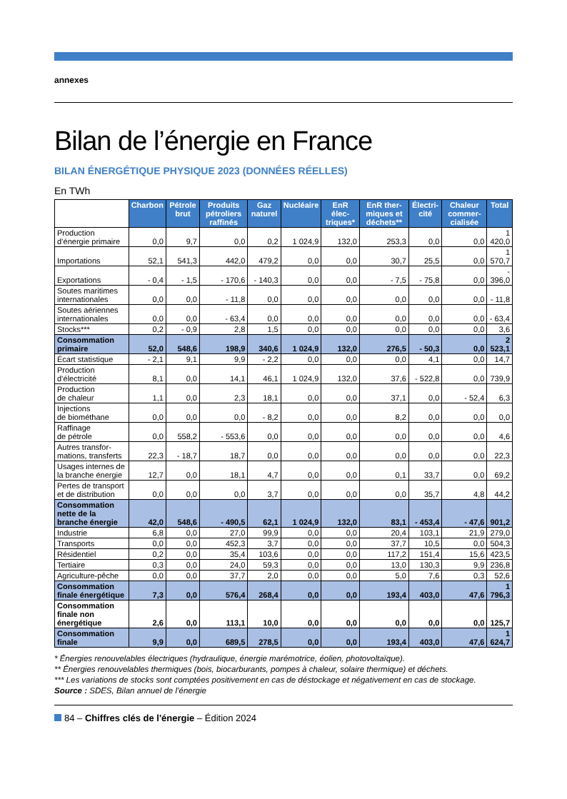annexes
Bilan de l’énergie en France
BILAN ÉNERGÉTIQUE PHYSIQUE 2023 (DONNÉES RÉELLES)
En TWh
| | Charbon | Pétrole brut | Produits pétroliers raffinés | Gaz naturel | Nucléaire | EnR élec-triques* | EnR ther-miques et déchets** | Électri-cité | Chaleur commer-cialisée | Total |
| --- | --- | --- | --- | --- | --- | --- | --- | --- | --- | --- |
| Production d’énergie primaire | 0,0 | 9,7 | 0,0 | 0,2 | 1 024,9 | 132,0 | 253,3 | 0,0 | 0,0 | 1 420,0 |
| Importations | 52,1 | 541,3 | 442,0 | 479,2 | 0,0 | 0,0 | 30,7 | 25,5 | 0,0 | 1 570,7 |
| Exportations | - 0,4 | - 1,5 | - 170,6 | - 140,3 | 0,0 | 0,0 | - 7,5 | - 75,8 | 0,0 | - 396,0 |
| Soutes maritimes internationales | 0,0 | 0,0 | - 11,8 | 0,0 | 0,0 | 0,0 | 0,0 | 0,0 | 0,0 | - 11,8 |
| Soutes aériennes internationales | 0,0 | 0,0 | - 63,4 | 0,0 | 0,0 | 0,0 | 0,0 | 0,0 | 0,0 | - 63,4 |
| Stocks*** | 0,2 | - 0,9 | 2,8 | 1,5 | 0,0 | 0,0 | 0,0 | 0,0 | 0,0 | 3,6 |
| Consommation primaire | 52,0 | 548,6 | 198,9 | 340,6 | 1 024,9 | 132,0 | 276,5 | - 50,3 | 0,0 | 2 523,1 |
| Écart statistique | - 2,1 | 9,1 | 9,9 | - 2,2 | 0,0 | 0,0 | 0,0 | 4,1 | 0,0 | 14,7 |
| Production d’électricité | 8,1 | 0,0 | 14,1 | 46,1 | 1 024,9 | 132,0 | 37,6 | - 522,8 | 0,0 | 739,9 |
| Production de chaleur | 1,1 | 0,0 | 2,3 | 18,1 | 0,0 | 0,0 | 37,1 | 0,0 | - 52,4 | 6,3 |
| Injections de biométhane | 0,0 | 0,0 | 0,0 | - 8,2 | 0,0 | 0,0 | 8,2 | 0,0 | 0,0 | 0,0 |
| Raffinage de pétrole | 0,0 | 558,2 | - 553,6 | 0,0 | 0,0 | 0,0 | 0,0 | 0,0 | 0,0 | 4,6 |
| Autres transfor-mations, transferts | 22,3 | - 18,7 | 18,7 | 0,0 | 0,0 | 0,0 | 0,0 | 0,0 | 0,0 | 22,3 |
| Usages internes de la branche énergie | 12,7 | 0,0 | 18,1 | 4,7 | 0,0 | 0,0 | 0,1 | 33,7 | 0,0 | 69,2 |
| Pertes de transport et de distribution | 0,0 | 0,0 | 0,0 | 3,7 | 0,0 | 0,0 | 0,0 | 35,7 | 4,8 | 44,2 |
| Consommation nette de la branche énergie | 42,0 | 548,6 | - 490,5 | 62,1 | 1 024,9 | 132,0 | 83,1 | - 453,4 | - 47,6 | 901,2 |
| Industrie | 6,8 | 0,0 | 27,0 | 99,9 | 0,0 | 0,0 | 20,4 | 103,1 | 21,9 | 279,0 |
| Transports | 0,0 | 0,0 | 452,3 | 3,7 | 0,0 | 0,0 | 37,7 | 10,5 | 0,0 | 504,3 |
| Résidentiel | 0,2 | 0,0 | 35,4 | 103,6 | 0,0 | 0,0 | 117,2 | 151,4 | 15,6 | 423,5 |
| Tertiaire | 0,3 | 0,0 | 24,0 | 59,3 | 0,0 | 0,0 | 13,0 | 130,3 | 9,9 | 236,8 |
| Agriculture-pêche | 0,0 | 0,0 | 37,7 | 2,0 | 0,0 | 0,0 | 5,0 | 7,6 | 0,3 | 52,6 |
| Consommation finale énergétique | 7,3 | 0,0 | 576,4 | 268,4 | 0,0 | 0,0 | 193,4 | 403,0 | 47,6 | 1 796,3 |
| Consommation finale non énergétique | 2,6 | 0,0 | 113,1 | 10,0 | 0,0 | 0,0 | 0,0 | 0,0 | 0,0 | 125,7 |
| Consommation finale | 9,9 | 0,0 | 689,5 | 278,5 | 0,0 | 0,0 | 193,4 | 403,0 | 47,6 | 1 624,7 |
* Énergies renouvelables électriques (hydraulique, énergie marémotrice, éolien, photovoltaïque).
** Énergies renouvelables thermiques (bois, biocarburants, pompes à chaleur, solaire thermique) et déchets.
*** Les variations de stocks sont comptées positivement en cas de déstockage et négativement en cas de stockage.
Source : SDES, Bilan annuel de l’énergie
84 – Chiffres clés de l'énergie – Édition 2024